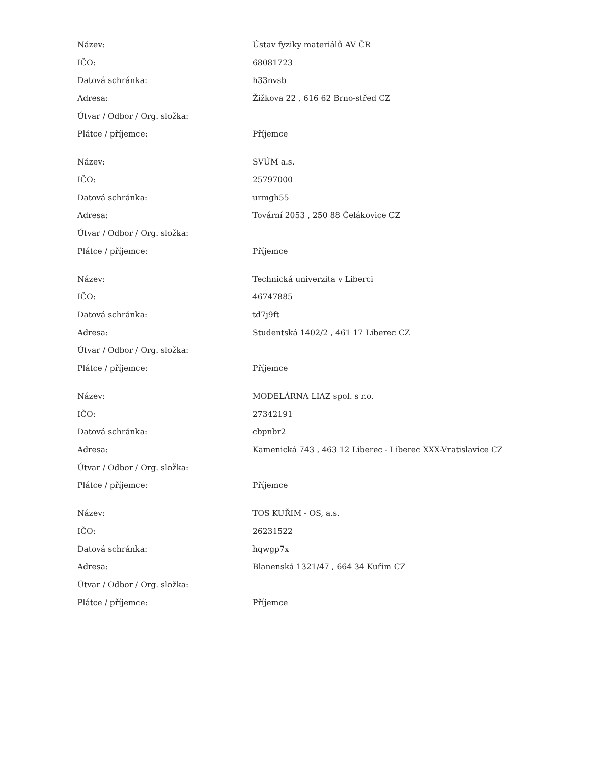| Název: | Ústav fyziky materiálů AV ČR |
| IČO: | 68081723 |
| Datová schránka: | h33nvsb |
| Adresa: | Žižkova 22 , 616 62 Brno-střed CZ |
| Útvar / Odbor / Org. složka: | |
| Plátce / příjemce: | Příjemce |
| Název: | SVÚM a.s. |
| IČO: | 25797000 |
| Datová schránka: | urmgh55 |
| Adresa: | Tovární 2053 , 250 88 Čelákovice CZ |
| Útvar / Odbor / Org. složka: | |
| Plátce / příjemce: | Příjemce |
| Název: | Technická univerzita v Liberci |
| IČO: | 46747885 |
| Datová schránka: | td7j9ft |
| Adresa: | Studentská 1402/2 , 461 17 Liberec CZ |
| Útvar / Odbor / Org. složka: | |
| Plátce / příjemce: | Příjemce |
| Název: | MODELÁRNA LIAZ spol. s r.o. |
| IČO: | 27342191 |
| Datová schránka: | cbpnbr2 |
| Adresa: | Kamenická 743 , 463 12 Liberec - Liberec XXX-Vratislavice CZ |
| Útvar / Odbor / Org. složka: | |
| Plátce / příjemce: | Příjemce |
| Název: | TOS KUŘIM - OS, a.s. |
| IČO: | 26231522 |
| Datová schránka: | hqwgp7x |
| Adresa: | Blanenská 1321/47 , 664 34 Kuřim CZ |
| Útvar / Odbor / Org. složka: | |
| Plátce / příjemce: | Příjemce |